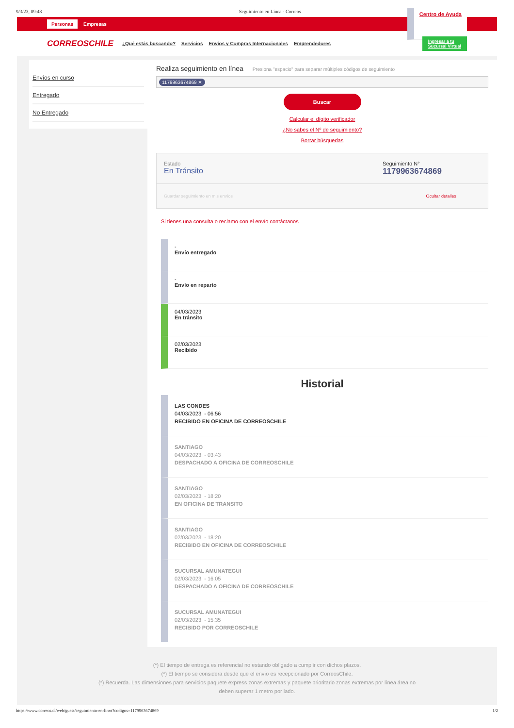9/3/23, 09:48 Seguimiento en Línea - Correos
Personas Empresas Centro de Ayuda
CORREOSCHILE ¿Qué estás buscando? Servicios Envíos y Compras Internacionales Emprendedores Ingresar a tu
Sucursal Virtual
Envíos en curso
Entregado
No Entregado
Realiza seguimiento en línea Presiona "espacio" para separar múltiples códigos de seguimiento
1179963674869 ✕
Buscar
Calcular el dígito verificador
¿No sabes el Nº de seguimiento?
Borrar búsquedas
Estado
En Tránsito
Seguimiento N°
1179963674869
Guardar seguimiento en mis envíos Ocultar detalles
Si tienes una consulta o reclamo con el envío contáctanos
-
Envío entregado
-
Envío en reparto
04/03/2023
En tránsito
02/03/2023
Recibido
Historial
LAS CONDES
04/03/2023. - 06:56
RECIBIDO EN OFICINA DE CORREOSCHILE
SANTIAGO
04/03/2023. - 03:43
DESPACHADO A OFICINA DE CORREOSCHILE
SANTIAGO
02/03/2023. - 18:20
EN OFICINA DE TRANSITO
SANTIAGO
02/03/2023. - 18:20
RECIBIDO EN OFICINA DE CORREOSCHILE
SUCURSAL AMUNATEGUI
02/03/2023. - 16:05
DESPACHADO A OFICINA DE CORREOSCHILE
SUCURSAL AMUNATEGUI
02/03/2023. - 15:35
RECIBIDO POR CORREOSCHILE
(*) El tiempo de entrega es referencial no estando obligado a cumplir con dichos plazos.
(*) El tiempo se considera desde que el envío es recepcionado por CorreosChile.
(*) Recuerda. Las dimensiones para servicios paquete express zonas extremas y paquete prioritario zonas extremas por línea área no deben superar 1 metro por lado.
https://www.correos.cl/web/guest/seguimiento-en-linea?codigos=1179963674869 1/2